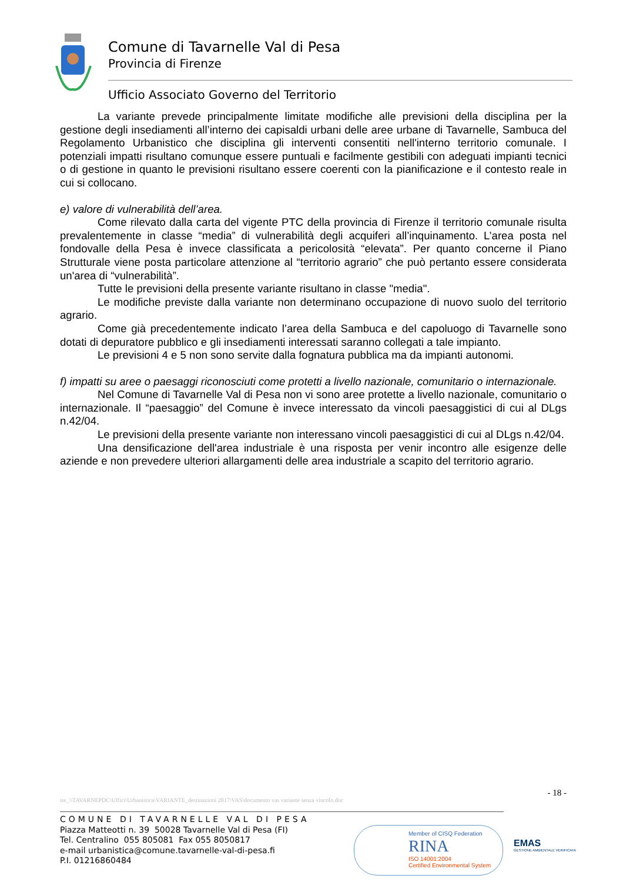Comune di Tavarnelle Val di Pesa
Provincia di Firenze
Ufficio Associato Governo del Territorio
La variante prevede principalmente limitate modifiche alle previsioni della disciplina per la gestione degli insediamenti all’interno dei capisaldi urbani delle aree urbane di Tavarnelle, Sambuca del Regolamento Urbanistico che disciplina gli interventi consentiti nell'interno territorio comunale. I potenziali impatti risultano comunque essere puntuali e facilmente gestibili con adeguati impianti tecnici o di gestione in quanto le previsioni risultano essere coerenti con la pianificazione e il contesto reale in cui si collocano.
e) valore di vulnerabilità dell’area.
Come rilevato dalla carta del vigente PTC della provincia di Firenze il territorio comunale risulta prevalentemente in classe “media” di vulnerabilità degli acquiferi all’inquinamento. L’area posta nel fondovalle della Pesa è invece classificata a pericolosità “elevata”. Per quanto concerne il Piano Strutturale viene posta particolare attenzione al “territorio agrario” che può pertanto essere considerata un'area di “vulnerabilità”.
Tutte le previsioni della presente variante risultano in classe "media".
Le modifiche previste dalla variante non determinano occupazione di nuovo suolo del territorio agrario.
Come già precedentemente indicato l’area della Sambuca e del capoluogo di Tavarnelle sono dotati di depuratore pubblico e gli insediamenti interessati saranno collegati a tale impianto.
Le previsioni 4 e 5 non sono servite dalla fognatura pubblica ma da impianti autonomi.
f) impatti su aree o paesaggi riconosciuti come protetti a livello nazionale, comunitario o internazionale.
Nel Comune di Tavarnelle Val di Pesa non vi sono aree protette a livello nazionale, comunitario o internazionale. Il “paesaggio” del Comune è invece interessato da vincoli paesaggistici di cui al DLgs n.42/04.
Le previsioni della presente variante non interessano vincoli paesaggistici di cui al DLgs n.42/04.
Una densificazione dell'area industriale è una risposta per venir incontro alle esigenze delle aziende e non prevedere ulteriori allargamenti delle area industriale a scapito del territorio agrario.
- 18 -
ire_\\TAVARNEPDC\Uffici\Urbanistica\VARIANTE_destinazioni 2017\VAS\documento vas variante senza vincolo.doc
COMUNE DI TAVARNELLE VAL DI PESA
Piazza Matteotti n. 39 50028 Tavarnelle Val di Pesa (FI)
Tel. Centralino 055 805081 Fax 055 8050817
e-mail urbanistica@comune.tavarnelle-val-di-pesa.fi
P.I. 01216860484
Member of CISQ Federation
RINA
ISO 14001:2004
Certified Environmental System
EMAS
GESTIONE AMBIENTALE VERIFICATA